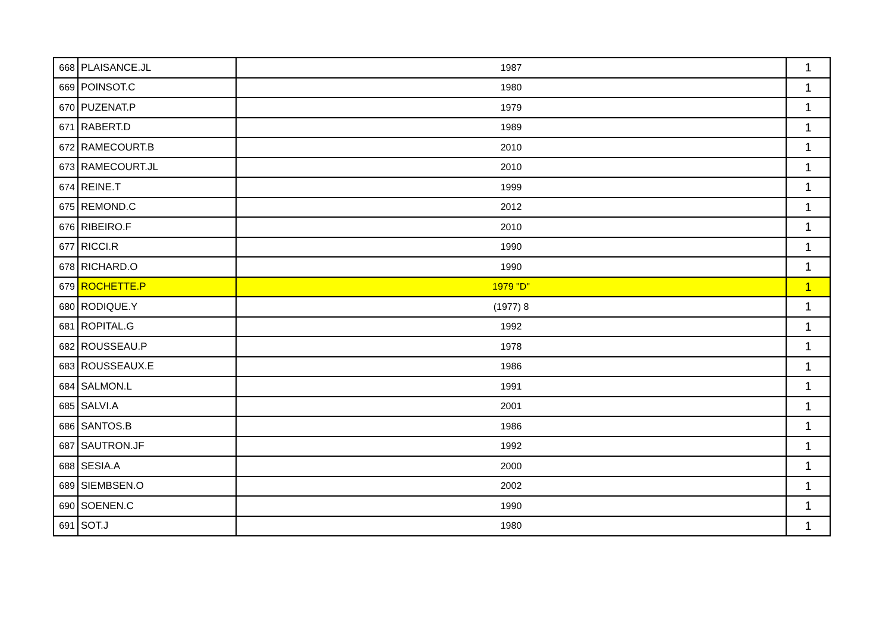| 668 | PLAISANCE.JL | 1987 | 1 |
| 669 | POINSOT.C | 1980 | 1 |
| 670 | PUZENAT.P | 1979 | 1 |
| 671 | RABERT.D | 1989 | 1 |
| 672 | RAMECOURT.B | 2010 | 1 |
| 673 | RAMECOURT.JL | 2010 | 1 |
| 674 | REINE.T | 1999 | 1 |
| 675 | REMOND.C | 2012 | 1 |
| 676 | RIBEIRO.F | 2010 | 1 |
| 677 | RICCI.R | 1990 | 1 |
| 678 | RICHARD.O | 1990 | 1 |
| 679 | ROCHETTE.P | 1979 "D" | 1 |
| 680 | RODIQUE.Y | (1977) 8 | 1 |
| 681 | ROPITAL.G | 1992 | 1 |
| 682 | ROUSSEAU.P | 1978 | 1 |
| 683 | ROUSSEAUX.E | 1986 | 1 |
| 684 | SALMON.L | 1991 | 1 |
| 685 | SALVI.A | 2001 | 1 |
| 686 | SANTOS.B | 1986 | 1 |
| 687 | SAUTRON.JF | 1992 | 1 |
| 688 | SESIA.A | 2000 | 1 |
| 689 | SIEMBSEN.O | 2002 | 1 |
| 690 | SOENEN.C | 1990 | 1 |
| 691 | SOT.J | 1980 | 1 |